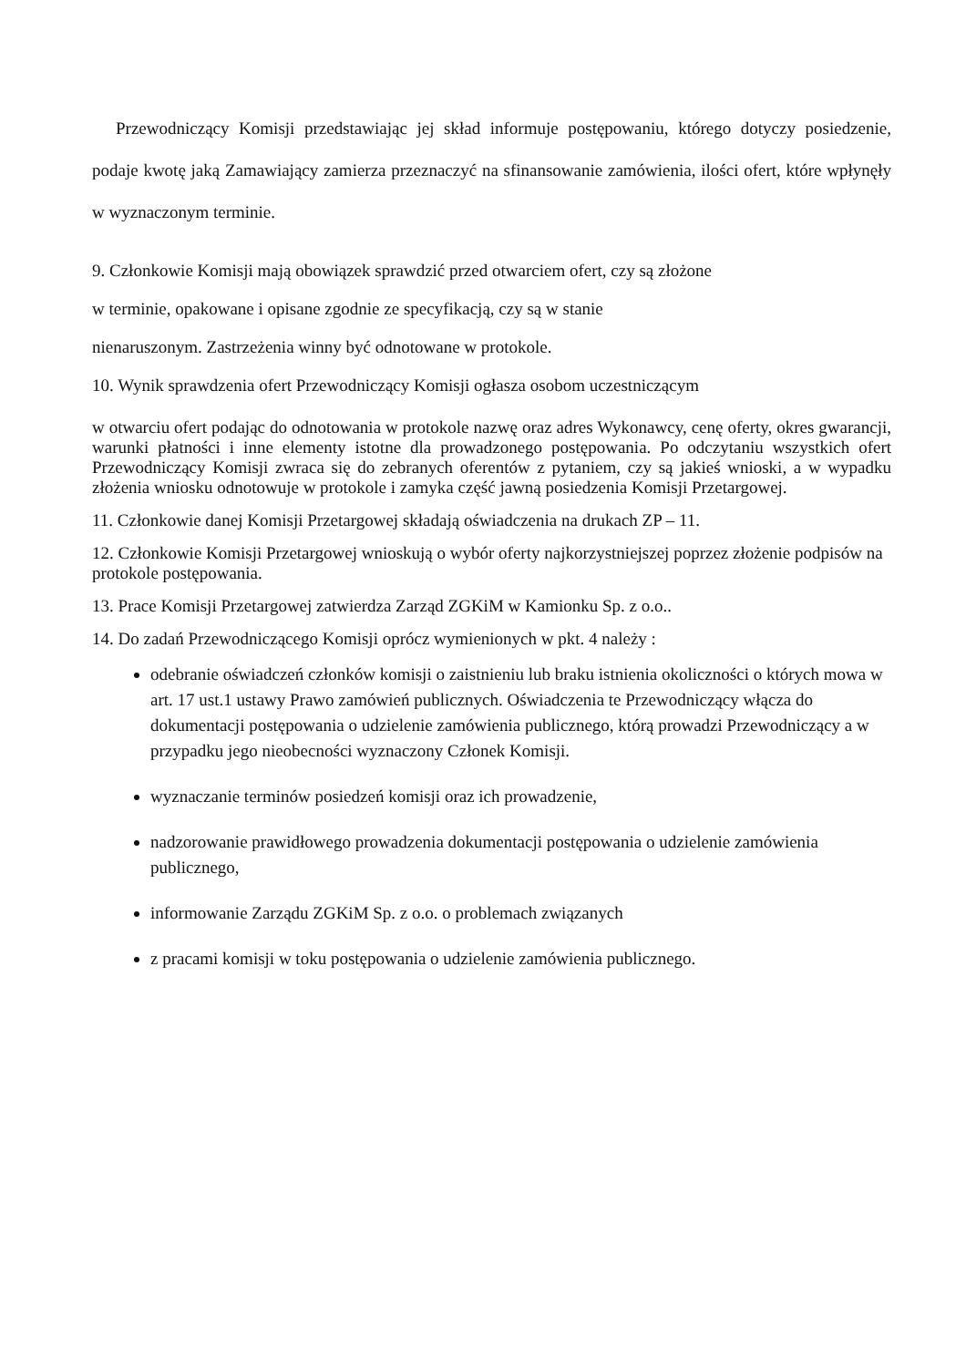Przewodniczący Komisji przedstawiając jej skład informuje postępowaniu, którego dotyczy posiedzenie, podaje kwotę jaką Zamawiający zamierza przeznaczyć na sfinansowanie zamówienia, ilości ofert, które wpłynęły w wyznaczonym terminie.
9. Członkowie Komisji mają obowiązek sprawdzić przed otwarciem ofert, czy są złożone
w terminie, opakowane i opisane zgodnie ze specyfikacją, czy są w stanie
nienaruszonym. Zastrzeżenia winny być odnotowane w protokole.
10. Wynik sprawdzenia ofert Przewodniczący Komisji ogłasza osobom uczestniczącym
w otwarciu ofert podając do odnotowania w protokole nazwę oraz adres Wykonawcy, cenę oferty, okres gwarancji, warunki płatności i inne elementy istotne dla prowadzonego postępowania. Po odczytaniu wszystkich ofert Przewodniczący Komisji zwraca się do zebranych oferentów z pytaniem, czy są jakieś wnioski, a w wypadku złożenia wniosku odnotowuje w protokole i zamyka część jawną posiedzenia Komisji Przetargowej.
11. Członkowie danej Komisji Przetargowej składają oświadczenia na drukach ZP – 11.
12. Członkowie Komisji Przetargowej wnioskują o wybór oferty najkorzystniejszej poprzez złożenie podpisów na protokole postępowania.
13. Prace Komisji Przetargowej zatwierdza Zarząd ZGKiM w Kamionku Sp. z o.o..
14. Do zadań Przewodniczącego Komisji oprócz wymienionych w pkt. 4 należy :
odebranie oświadczeń członków komisji o zaistnieniu lub braku istnienia okoliczności o których mowa w art. 17 ust.1 ustawy Prawo zamówień publicznych. Oświadczenia te Przewodniczący włącza do dokumentacji postępowania o udzielenie zamówienia publicznego, którą prowadzi Przewodniczący a w przypadku jego nieobecności wyznaczony Członek Komisji.
wyznaczanie terminów posiedzeń komisji oraz ich prowadzenie,
nadzorowanie prawidłowego prowadzenia dokumentacji postępowania o udzielenie zamówienia publicznego,
informowanie Zarządu ZGKiM Sp. z o.o. o problemach związanych
z pracami komisji w toku postępowania o udzielenie zamówienia publicznego.